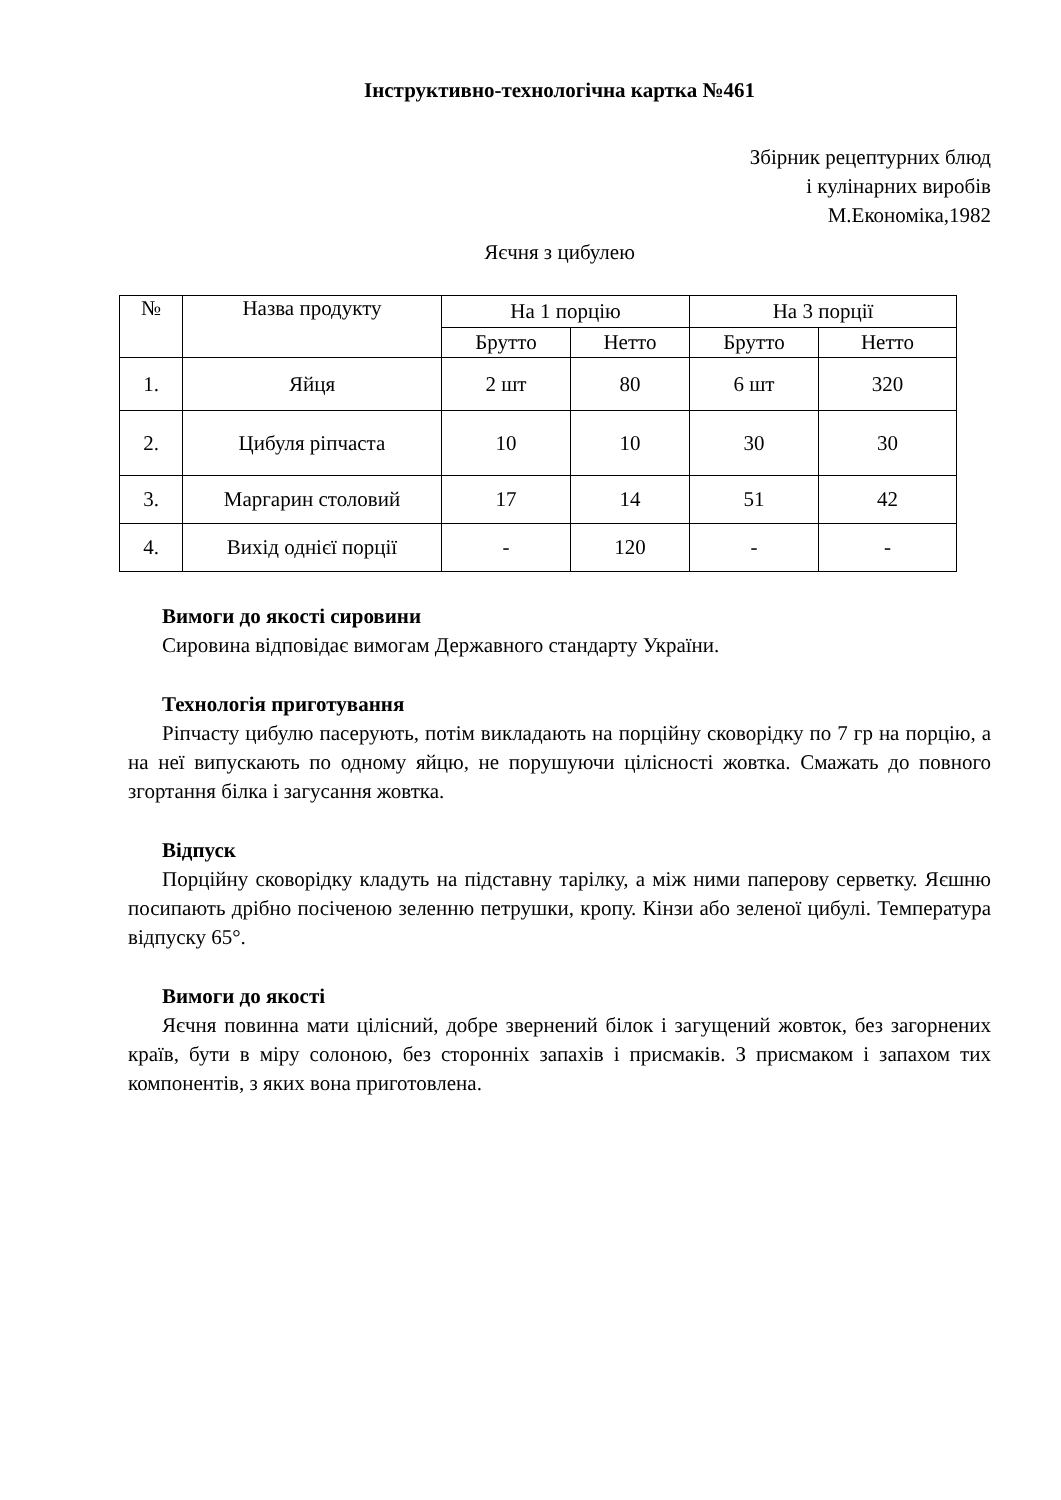Інструктивно-технологічна картка №461
Збірник рецептурних блюд
і кулінарних виробів
М.Економіка,1982
Яєчня з цибулею
| № | Назва продукту | На 1 порцію | | На 3 порції | |
| --- | --- | --- | --- | --- | --- |
| | | Брутто | Нетто | Брутто | Нетто |
| 1. | Яйця | 2 шт | 80 | 6 шт | 320 |
| 2. | Цибуля ріпчаста | 10 | 10 | 30 | 30 |
| 3. | Маргарин столовий | 17 | 14 | 51 | 42 |
| 4. | Вихід однієї порції | - | 120 | - | - |
Вимоги до якості сировини
Сировина відповідає вимогам Державного стандарту України.
Технологія приготування
Ріпчасту цибулю пасерують, потім викладають на порційну сковорідку по 7 гр на порцію, а на неї випускають по одному яйцю, не порушуючи цілісності жовтка. Смажать до повного згортання білка і загусання жовтка.
Відпуск
Порційну сковорідку кладуть на підставну тарілку, а між ними паперову серветку. Яєшню посипають дрібно посіченою зеленню петрушки, кропу. Кінзи або зеленої цибулі. Температура відпуску 65°.
Вимоги до якості
Яєчня повинна мати цілісний, добре звернений білок і загущений жовток, без загорнених країв, бути в міру солоною, без сторонніх запахів і присмаків. З присмаком і запахом тих компонентів, з яких вона приготовлена.